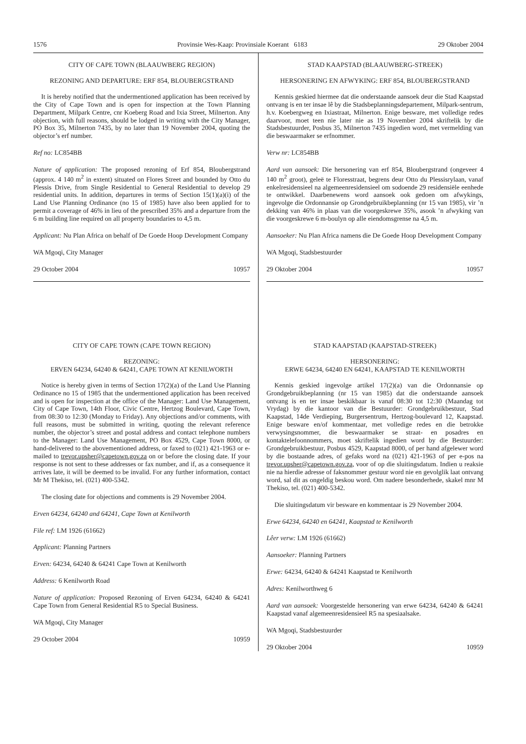1576 Provinsie Wes-Kaap: Provinsiale Koerant 6183 29 Oktober 2004
CITY OF CAPE TOWN (BLAAUWBERG REGION)
REZONING AND DEPARTURE: ERF 854, BLOUBERGSTRAND
It is hereby notified that the undermentioned application has been received by the City of Cape Town and is open for inspection at the Town Planning Department, Milpark Centre, cnr Koeberg Road and Ixia Street, Milnerton. Any objection, with full reasons, should be lodged in writing with the City Manager, PO Box 35, Milnerton 7435, by no later than 19 November 2004, quoting the objector’s erf number.
Ref no: LC854BB
Nature of application: The proposed rezoning of Erf 854, Bloubergstrand (approx. 4 140 m<sup>2</sup> in extent) situated on Flores Street and bounded by Otto du Plessis Drive, from Single Residential to General Residential to develop 29 residential units. In addition, departures in terms of Section 15(1)(a)(i) of the Land Use Planning Ordinance (no 15 of 1985) have also been applied for to permit a coverage of 46% in lieu of the prescribed 35% and a departure from the 6 m building line required on all property boundaries to 4,5 m.
Applicant: Nu Plan Africa on behalf of De Goede Hoop Development Company
WA Mgoqi, City Manager
29 October 2004 10957
CITY OF CAPE TOWN (CAPE TOWN REGION)
REZONING:
ERVEN 64234, 64240 & 64241, CAPE TOWN AT KENILWORTH
Notice is hereby given in terms of Section 17(2)(a) of the Land Use Planning Ordinance no 15 of 1985 that the undermentioned application has been received and is open for inspection at the office of the Manager: Land Use Management, City of Cape Town, 14th Floor, Civic Centre, Hertzog Boulevard, Cape Town, from 08:30 to 12:30 (Monday to Friday). Any objections and/or comments, with full reasons, must be submitted in writing, quoting the relevant reference number, the objector’s street and postal address and contact telephone numbers to the Manager: Land Use Management, PO Box 4529, Cape Town 8000, or hand-delivered to the abovementioned address, or faxed to (021) 421-1963 or e-mailed to trevor.upsher@capetown.gov.za on or before the closing date. If your response is not sent to these addresses or fax number, and if, as a consequence it arrives late, it will be deemed to be invalid. For any further information, contact Mr M Thekiso, tel. (021) 400-5342.
The closing date for objections and comments is 29 November 2004.
Erven 64234, 64240 and 64241, Cape Town at Kenilworth
File ref: LM 1926 (61662)
Applicant: Planning Partners
Erven: 64234, 64240 & 64241 Cape Town at Kenilworth
Address: 6 Kenilworth Road
Nature of application: Proposed Rezoning of Erven 64234, 64240 & 64241 Cape Town from General Residential R5 to Special Business.
WA Mgoqi, City Manager
29 October 2004 10959
STAD KAAPSTAD (BLAAUWBERG-STREEK)
HERSONERING EN AFWYKING: ERF 854, BLOUBERGSTRAND
Kennis geskied hiermee dat die onderstaande aansoek deur die Stad Kaapstad ontvang is en ter insae lê by die Stadsbeplanningsdepartement, Milpark-sentrum, h.v. Koebergweg en Ixiastraat, Milnerton. Enige besware, met volledige redes daarvoor, moet teen nie later nie as 19 November 2004 skriftelik by die Stadsbestuurder, Posbus 35, Milnerton 7435 ingedien word, met vermelding van die beswaarmaker se erfnommer.
Verw nr: LC854BB
Aard van aansoek: Die hersonering van erf 854, Bloubergstrand (ongeveer 4 140 m<sup>2</sup> groot), geleë te Floresstraat, begrens deur Otto du Plessisrylaan, vanaf enkelresidensieel na algemeenresidensieel om sodoende 29 residensiële eenhede te ontwikkel. Daarbenewens word aansoek ook gedoen om afwykings, ingevolge die Ordonnansie op Grondgebruikbeplanning (nr 15 van 1985), vir ’n dekking van 46% in plaas van die voorgeskrewe 35%, asook ’n afwyking van die voorgeskrewe 6 m-boulyn op alle eiendomsgrense na 4,5 m.
Aansoeker: Nu Plan Africa namens die De Goede Hoop Development Company
WA Mgoqi, Stadsbestuurder
29 Oktober 2004 10957
STAD KAAPSTAD (KAAPSTAD-STREEK)
HERSONERING:
ERWE 64234, 64240 EN 64241, KAAPSTAD TE KENILWORTH
Kennis geskied ingevolge artikel 17(2)(a) van die Ordonnansie op Grondgebruikbeplanning (nr 15 van 1985) dat die onderstaande aansoek ontvang is en ter insae beskikbaar is vanaf 08:30 tot 12:30 (Maandag tot Vrydag) by die kantoor van die Bestuurder: Grondgebruikbestuur, Stad Kaapstad, 14de Verdieping, Burgersentrum, Hertzog-boulevard 12, Kaapstad. Enige besware en/of kommentaar, met volledige redes en die betrokke verwysingsnommer, die beswaarmaker se straat- en posadres en kontaktelefoonnommers, moet skriftelik ingedien word by die Bestuurder: Grondgebruikbestuur, Posbus 4529, Kaapstad 8000, of per hand afgelewer word by die bostaande adres, of gefaks word na (021) 421-1963 of per e-pos na trevor.upsher@capetown.gov.za, voor of op die sluitingsdatum. Indien u reaksie nie na hierdie adresse of faksnommer gestuur word nie en gevolglik laat ontvang word, sal dit as ongeldig beskou word. Om nadere besonderhede, skakel mnr M Thekiso, tel. (021) 400-5342.
Die sluitingsdatum vir besware en kommentaar is 29 November 2004.
Erwe 64234, 64240 en 64241, Kaapstad te Kenilworth
Lêer verw: LM 1926 (61662)
Aansoeker: Planning Partners
Erwe: 64234, 64240 & 64241 Kaapstad te Kenilworth
Adres: Kenilworthweg 6
Aard van aansoek: Voorgestelde hersonering van erwe 64234, 64240 & 64241 Kaapstad vanaf algemeenresidensieel R5 na spesiaalsake.
WA Mgoqi, Stadsbestuurder
29 Oktober 2004 10959